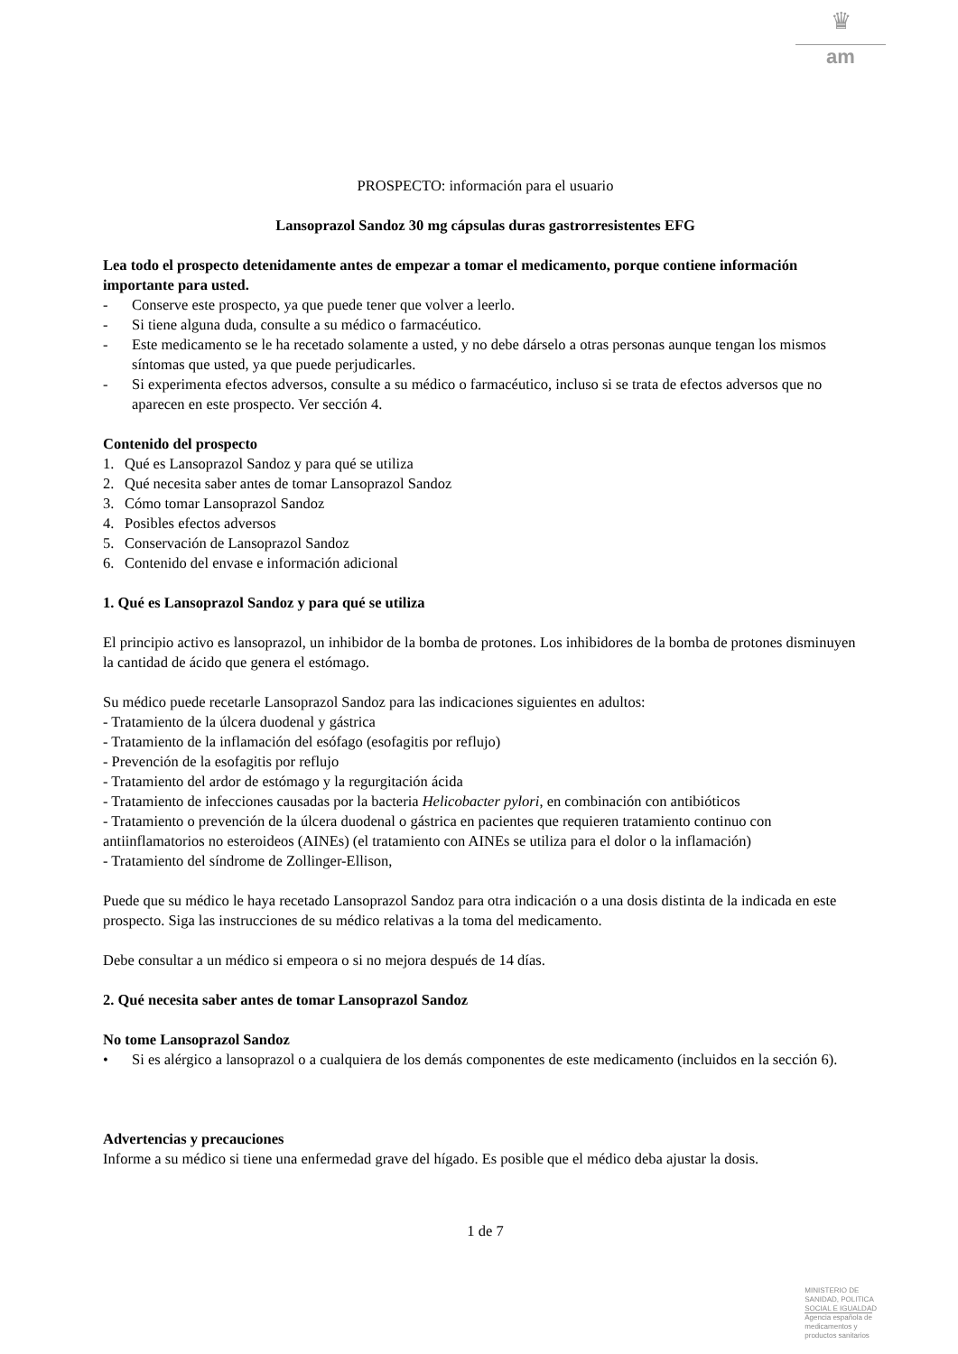♛
am
PROSPECTO: información para el usuario
Lansoprazol Sandoz 30 mg cápsulas duras gastrorresistentes EFG
Lea todo el prospecto detenidamente antes de empezar a tomar el medicamento, porque contiene información importante para usted.
- Conserve este prospecto, ya que puede tener que volver a leerlo.
- Si tiene alguna duda, consulte a su médico o farmacéutico.
- Este medicamento se le ha recetado solamente a usted, y no debe dárselo a otras personas aunque tengan los mismos síntomas que usted, ya que puede perjudicarles.
- Si experimenta efectos adversos, consulte a su médico o farmacéutico, incluso si se trata de efectos adversos que no aparecen en este prospecto. Ver sección 4.
Contenido del prospecto
1. Qué es Lansoprazol Sandoz y para qué se utiliza
2. Qué necesita saber antes de tomar Lansoprazol Sandoz
3. Cómo tomar Lansoprazol Sandoz
4. Posibles efectos adversos
5. Conservación de Lansoprazol Sandoz
6. Contenido del envase e información adicional
1. Qué es Lansoprazol Sandoz y para qué se utiliza
El principio activo es lansoprazol, un inhibidor de la bomba de protones. Los inhibidores de la bomba de protones disminuyen la cantidad de ácido que genera el estómago.
Su médico puede recetarle Lansoprazol Sandoz para las indicaciones siguientes en adultos:
- Tratamiento de la úlcera duodenal y gástrica
- Tratamiento de la inflamación del esófago (esofagitis por reflujo)
- Prevención de la esofagitis por reflujo
- Tratamiento del ardor de estómago y la regurgitación ácida
- Tratamiento de infecciones causadas por la bacteria Helicobacter pylori, en combinación con antibióticos
- Tratamiento o prevención de la úlcera duodenal o gástrica en pacientes que requieren tratamiento continuo con antiinflamatorios no esteroideos (AINEs) (el tratamiento con AINEs se utiliza para el dolor o la inflamación)
- Tratamiento del síndrome de Zollinger-Ellison,
Puede que su médico le haya recetado Lansoprazol Sandoz para otra indicación o a una dosis distinta de la indicada en este prospecto. Siga las instrucciones de su médico relativas a la toma del medicamento.
Debe consultar a un médico si empeora o si no mejora después de 14 días.
2. Qué necesita saber antes de tomar Lansoprazol Sandoz
No tome Lansoprazol Sandoz
• Si es alérgico a lansoprazol o a cualquiera de los demás componentes de este medicamento (incluidos en la sección 6).
Advertencias y precauciones
Informe a su médico si tiene una enfermedad grave del hígado. Es posible que el médico deba ajustar la dosis.
1 de 7
MINISTERIO DE
SANIDAD, POLITICA
SOCIAL E IGUALDAD
Agencia española de
medicamentos y
productos sanitarios